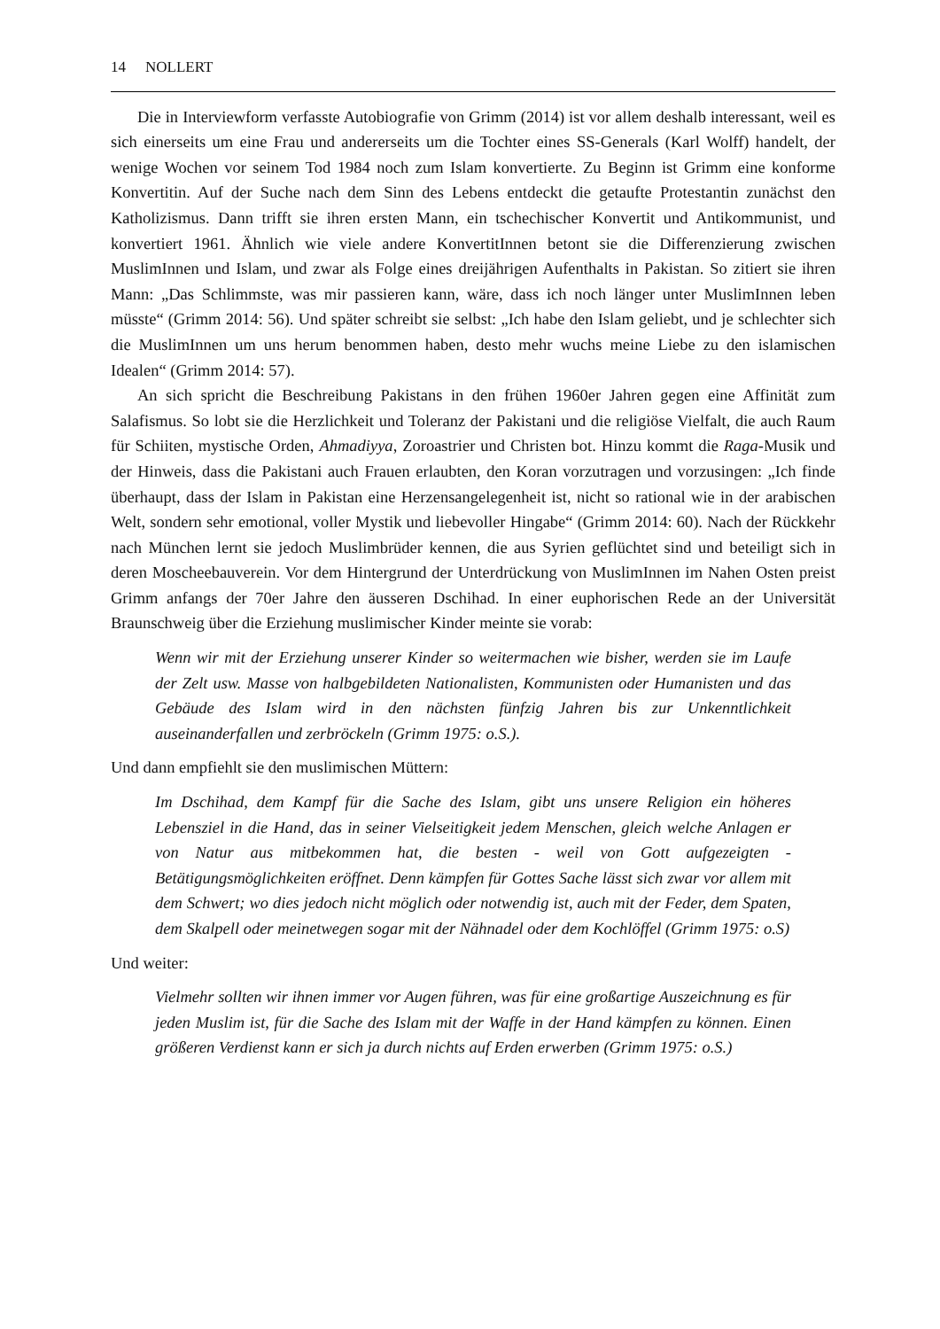14 NOLLERT
Die in Interviewform verfasste Autobiografie von Grimm (2014) ist vor allem deshalb interessant, weil es sich einerseits um eine Frau und andererseits um die Tochter eines SS-Generals (Karl Wolff) handelt, der wenige Wochen vor seinem Tod 1984 noch zum Islam konvertierte. Zu Beginn ist Grimm eine konforme Konvertitin. Auf der Suche nach dem Sinn des Lebens entdeckt die getaufte Protestantin zunächst den Katholizismus. Dann trifft sie ihren ersten Mann, ein tschechischer Konvertit und Antikommunist, und konvertiert 1961. Ähnlich wie viele andere KonvertitInnen betont sie die Differenzierung zwischen MuslimInnen und Islam, und zwar als Folge eines dreijährigen Aufenthalts in Pakistan. So zitiert sie ihren Mann: „Das Schlimmste, was mir passieren kann, wäre, dass ich noch länger unter MuslimInnen leben müsste“ (Grimm 2014: 56). Und später schreibt sie selbst: „Ich habe den Islam geliebt, und je schlechter sich die MuslimInnen um uns herum benommen haben, desto mehr wuchs meine Liebe zu den islamischen Idealen“ (Grimm 2014: 57).
An sich spricht die Beschreibung Pakistans in den frühen 1960er Jahren gegen eine Affinität zum Salafismus. So lobt sie die Herzlichkeit und Toleranz der Pakistani und die religiöse Vielfalt, die auch Raum für Schiiten, mystische Orden, Ahmadiyya, Zoroastrier und Christen bot. Hinzu kommt die Raga-Musik und der Hinweis, dass die Pakistani auch Frauen erlaubten, den Koran vorzutragen und vorzusingen: „Ich finde überhaupt, dass der Islam in Pakistan eine Herzensangelegenheit ist, nicht so rational wie in der arabischen Welt, sondern sehr emotional, voller Mystik und liebevoller Hingabe“ (Grimm 2014: 60). Nach der Rückkehr nach München lernt sie jedoch Muslimbrüder kennen, die aus Syrien geflüchtet sind und beteiligt sich in deren Moscheebauverein. Vor dem Hintergrund der Unterdrückung von MuslimInnen im Nahen Osten preist Grimm anfangs der 70er Jahre den äusseren Dschihad. In einer euphorischen Rede an der Universität Braunschweig über die Erziehung muslimischer Kinder meinte sie vorab:
Wenn wir mit der Erziehung unserer Kinder so weitermachen wie bisher, werden sie im Laufe der Zelt usw. Masse von halbgebildeten Nationalisten, Kommunisten oder Humanisten und das Gebäude des Islam wird in den nächsten fünfzig Jahren bis zur Unkenntlichkeit auseinanderfallen und zerbröckeln (Grimm 1975: o.S.).
Und dann empfiehlt sie den muslimischen Müttern:
Im Dschihad, dem Kampf für die Sache des Islam, gibt uns unsere Religion ein höheres Lebensziel in die Hand, das in seiner Vielseitigkeit jedem Menschen, gleich welche Anlagen er von Natur aus mitbekommen hat, die besten - weil von Gott aufgezeigten - Betätigungsmöglichkeiten eröffnet. Denn kämpfen für Gottes Sache lässt sich zwar vor allem mit dem Schwert; wo dies jedoch nicht möglich oder notwendig ist, auch mit der Feder, dem Spaten, dem Skalpell oder meinetwegen sogar mit der Nähnadel oder dem Kochlöffel (Grimm 1975: o.S)
Und weiter:
Vielmehr sollten wir ihnen immer vor Augen führen, was für eine großartige Auszeichnung es für jeden Muslim ist, für die Sache des Islam mit der Waffe in der Hand kämpfen zu können. Einen größeren Verdienst kann er sich ja durch nichts auf Erden erwerben (Grimm 1975: o.S.)